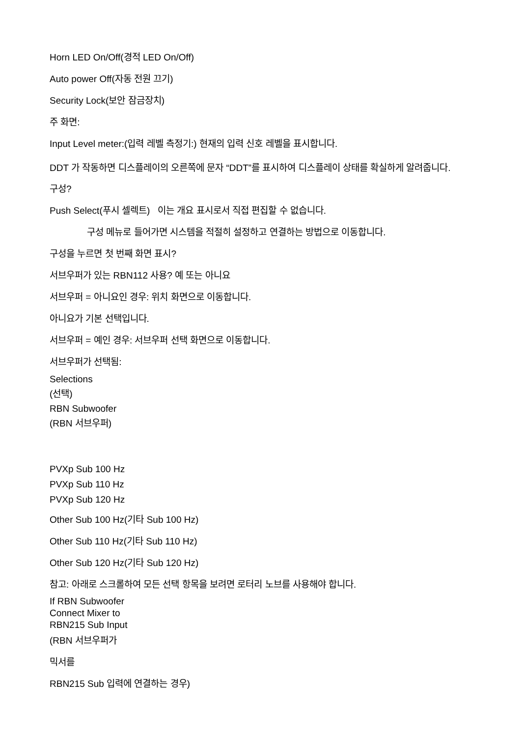Horn LED On/Off(경적 LED On/Off)
Auto power Off(자동 전원 끄기)
Security Lock(보안 잠금장치)
주 화면:
Input Level meter:(입력 레벨 측정기:) 현재의 입력 신호 레벨을 표시합니다.
DDT 가 작동하면 디스플레이의 오른쪽에 문자 “DDT”를 표시하여 디스플레이 상태를 확실하게 알려줍니다.
구성?
Push Select(푸시 셀렉트) 이는 개요 표시로서 직접 편집할 수 없습니다.
구성 메뉴로 들어가면 시스템을 적절히 설정하고 연결하는 방법으로 이동합니다.
구성을 누르면 첫 번째 화면 표시?
서브우퍼가 있는 RBN112 사용? 예 또는 아니요
서브우퍼 = 아니요인 경우: 위치 화면으로 이동합니다.
아니요가 기본 선택입니다.
서브우퍼 = 예인 경우: 서브우퍼 선택 화면으로 이동합니다.
서브우퍼가 선택됨:
Selections
(선택)
RBN Subwoofer
(RBN 서브우퍼)
PVXp Sub 100 Hz
PVXp Sub 110 Hz
PVXp Sub 120 Hz
Other Sub 100 Hz(기타 Sub 100 Hz)
Other Sub 110 Hz(기타 Sub 110 Hz)
Other Sub 120 Hz(기타 Sub 120 Hz)
참고: 아래로 스크롤하여 모든 선택 항목을 보려면 로터리 노브를 사용해야 합니다.
If RBN Subwoofer
Connect Mixer to
RBN215 Sub Input
(RBN 서브우퍼가
믹서를
RBN215 Sub 입력에 연결하는 경우)